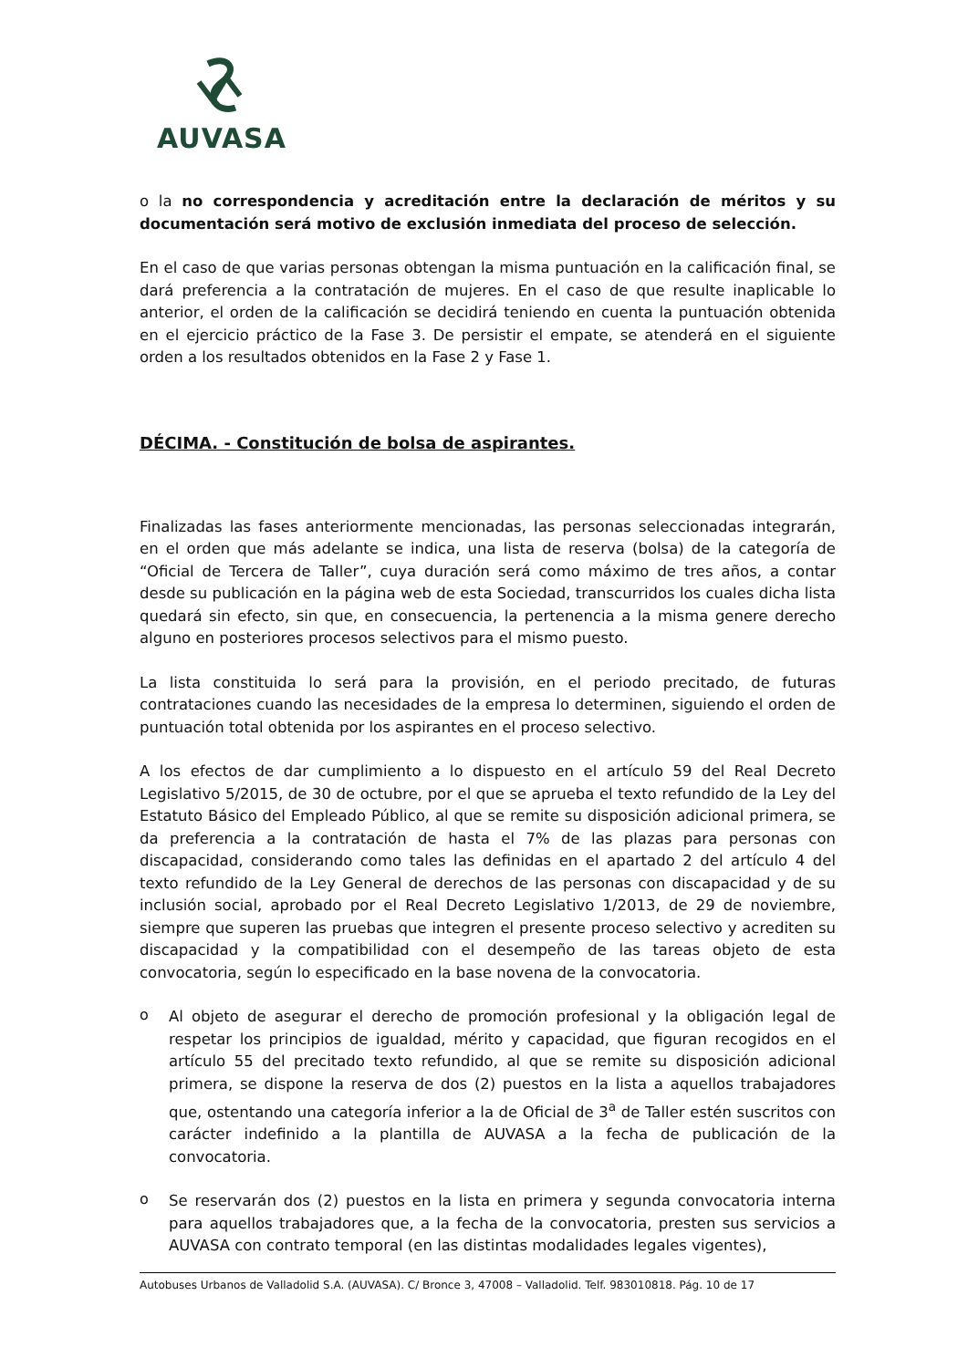AUVASA
o la no correspondencia y acreditación entre la declaración de méritos y su documentación será motivo de exclusión inmediata del proceso de selección.
En el caso de que varias personas obtengan la misma puntuación en la calificación final, se dará preferencia a la contratación de mujeres. En el caso de que resulte inaplicable lo anterior, el orden de la calificación se decidirá teniendo en cuenta la puntuación obtenida en el ejercicio práctico de la Fase 3. De persistir el empate, se atenderá en el siguiente orden a los resultados obtenidos en la Fase 2 y Fase 1.
DÉCIMA. - Constitución de bolsa de aspirantes.
Finalizadas las fases anteriormente mencionadas, las personas seleccionadas integrarán, en el orden que más adelante se indica, una lista de reserva (bolsa) de la categoría de “Oficial de Tercera de Taller”, cuya duración será como máximo de tres años, a contar desde su publicación en la página web de esta Sociedad, transcurridos los cuales dicha lista quedará sin efecto, sin que, en consecuencia, la pertenencia a la misma genere derecho alguno en posteriores procesos selectivos para el mismo puesto.
La lista constituida lo será para la provisión, en el periodo precitado, de futuras contrataciones cuando las necesidades de la empresa lo determinen, siguiendo el orden de puntuación total obtenida por los aspirantes en el proceso selectivo.
A los efectos de dar cumplimiento a lo dispuesto en el artículo 59 del Real Decreto Legislativo 5/2015, de 30 de octubre, por el que se aprueba el texto refundido de la Ley del Estatuto Básico del Empleado Público, al que se remite su disposición adicional primera, se da preferencia a la contratación de hasta el 7% de las plazas para personas con discapacidad, considerando como tales las definidas en el apartado 2 del artículo 4 del texto refundido de la Ley General de derechos de las personas con discapacidad y de su inclusión social, aprobado por el Real Decreto Legislativo 1/2013, de 29 de noviembre, siempre que superen las pruebas que integren el presente proceso selectivo y acrediten su discapacidad y la compatibilidad con el desempeño de las tareas objeto de esta convocatoria, según lo especificado en la base novena de la convocatoria.
o
Al objeto de asegurar el derecho de promoción profesional y la obligación legal de respetar los principios de igualdad, mérito y capacidad, que figuran recogidos en el artículo 55 del precitado texto refundido, al que se remite su disposición adicional primera, se dispone la reserva de dos (2) puestos en la lista a aquellos trabajadores que, ostentando una categoría inferior a la de Oficial de 3<sup>a</sup> de Taller estén suscritos con carácter indefinido a la plantilla de AUVASA a la fecha de publicación de la convocatoria.
o
Se reservarán dos (2) puestos en la lista en primera y segunda convocatoria interna para aquellos trabajadores que, a la fecha de la convocatoria, presten sus servicios a AUVASA con contrato temporal (en las distintas modalidades legales vigentes),
Autobuses Urbanos de Valladolid S.A. (AUVASA). C/ Bronce 3, 47008 – Valladolid. Telf. 983010818. Pág. 10 de 17